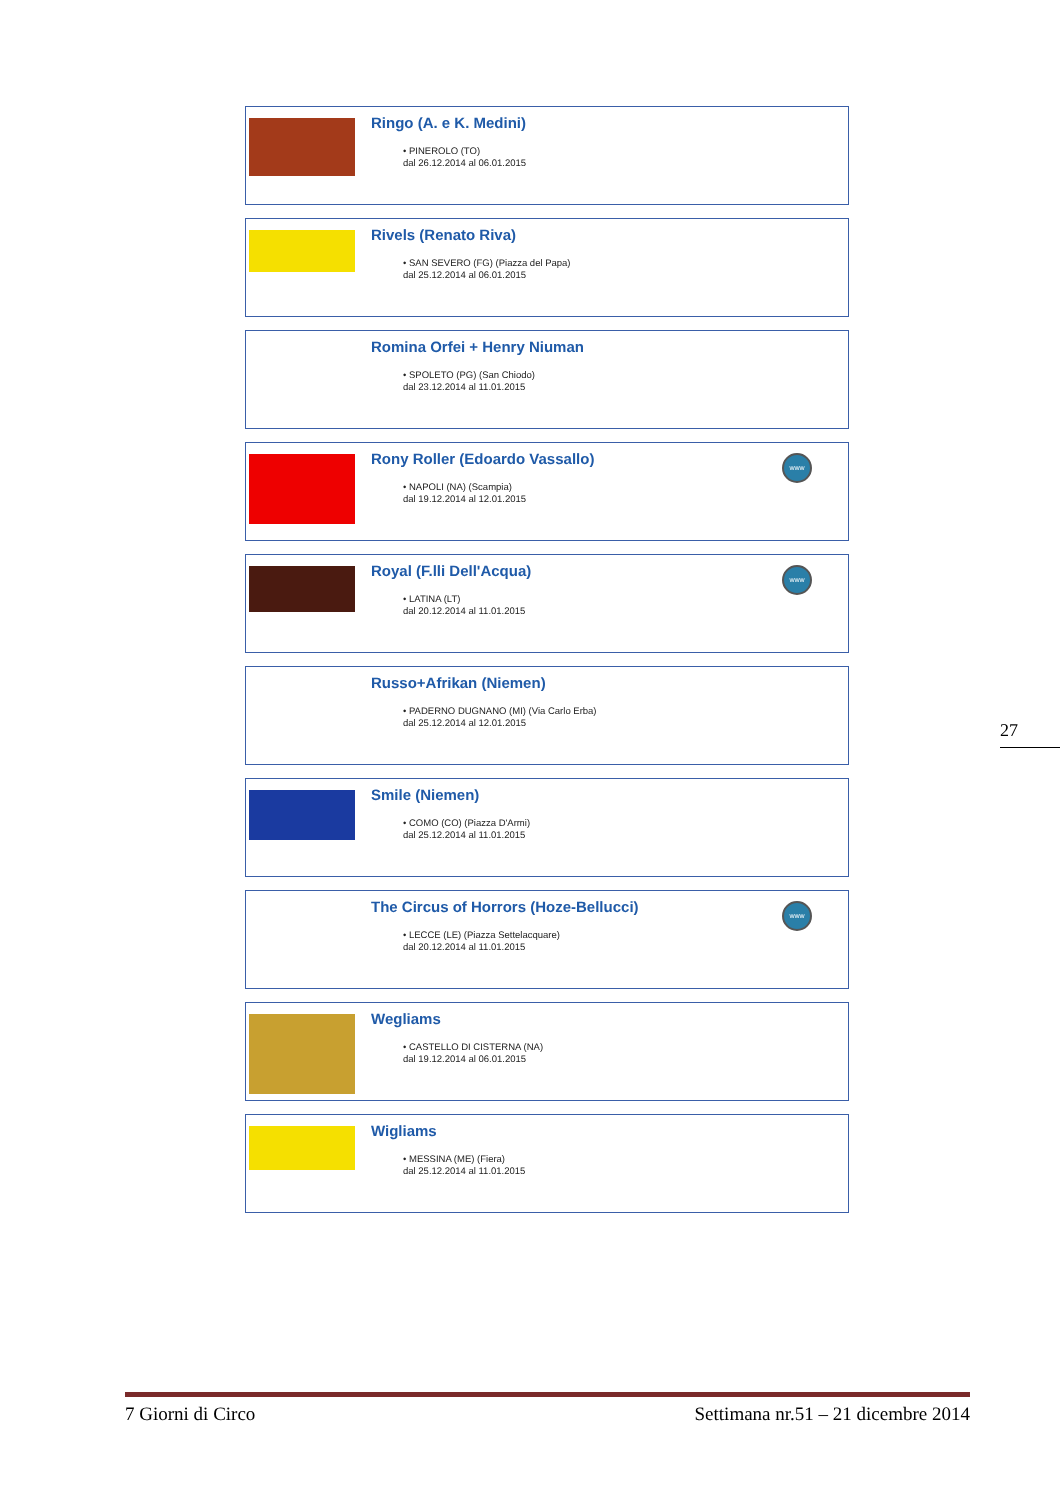Ringo (A. e K. Medini)
• PINEROLO (TO)
dal 26.12.2014 al 06.01.2015
Rivels (Renato Riva)
• SAN SEVERO (FG) (Piazza del Papa)
dal 25.12.2014 al 06.01.2015
Romina Orfei + Henry Niuman
• SPOLETO (PG) (San Chiodo)
dal 23.12.2014 al 11.01.2015
Rony Roller (Edoardo Vassallo)
• NAPOLI (NA) (Scampia)
dal 19.12.2014 al 12.01.2015
www
Royal (F.lli Dell'Acqua)
• LATINA (LT)
dal 20.12.2014 al 11.01.2015
www
Russo+Afrikan (Niemen)
• PADERNO DUGNANO (MI) (Via Carlo Erba)
dal 25.12.2014 al 12.01.2015
Smile (Niemen)
• COMO (CO) (Piazza D'Armi)
dal 25.12.2014 al 11.01.2015
The Circus of Horrors (Hoze-Bellucci)
• LECCE (LE) (Piazza Settelacquare)
dal 20.12.2014 al 11.01.2015
www
Wegliams
• CASTELLO DI CISTERNA (NA)
dal 19.12.2014 al 06.01.2015
Wigliams
• MESSINA (ME) (Fiera)
dal 25.12.2014 al 11.01.2015
27
7 Giorni di Circo Settimana nr.51 – 21 dicembre 2014